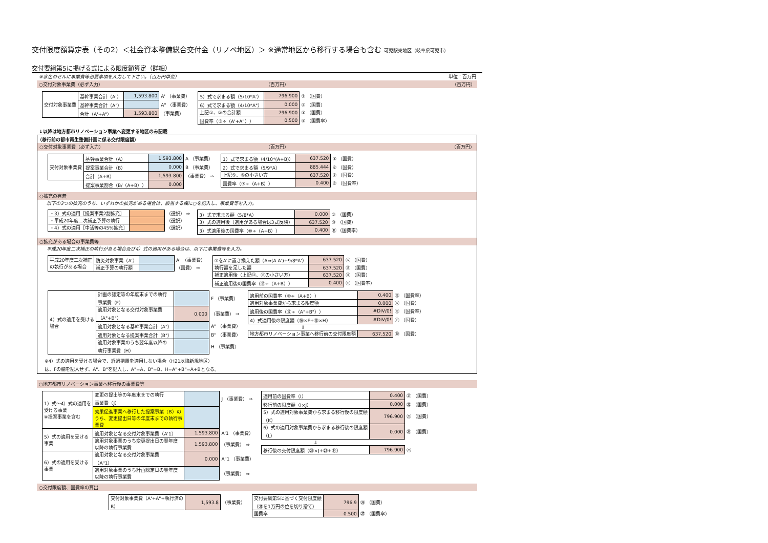交付限度額算定表（その2）＜社会資本整備総合交付金（リノベ地区）＞ ※通常地区から移行する場合も含む 可児駅東地区（岐阜県可児市）
交付要綱第5に掲げる式による限度額算定（詳細）
※水色のセルに事業費等必要事項を入力して下さい。（百万円単位） 単位：百万円
○交付対象事業費（必ず入力） （百万円） （百万円）
| 交付対象事業費 | 基幹事業合計（A'） | 1,593.800 | A' （事業費） |
| | 基幹事業合計（A"） | | A" （事業費） |
| | 合計（A'+A"） | 1,593.800 | （事業費） |
| 5）式で求まる額（5/10*A'） | 796.900 | ① （国費） |
| 6）式で求まる額（4/10*A"） | 0.000 | ② （国費） |
| 上記①、②の合計額 | 796.900 | ③ （国費） |
| 国費率（③÷（A'+A"）） | 0.500 | ④ （国費率） |
↓以降は地方都市リノベーション事業へ変更する地区のみ記載
（移行前の都市再生整備計画に係る交付限度額）
○交付対象事業費（必ず入力） （百万円） （百万円）
| 交付対象事業費 | 基幹事業合計（A） | 1,593.800 | A （事業費） |
| | 提案事業合計（B） | 0.000 | B （事業費） |
| | 合計（A+B） | 1,593.800 | （事業費） ⇒ |
| | 提案事業割合（B/（A+B）） | 0.000 | |
| 1）式で求まる額（4/10*(A+B)） | 637.520 | ⑤ （国費） |
| 2）式で求まる額（5/9*A） | 885.444 | ⑥ （国費） |
| 上記⑤、⑥の小さい方 | 637.520 | ⑦ （国費） |
| 国費率（⑦÷（A+B）） | 0.400 | ⑧ （国費率） |
○拡充の有無
以下の3つの拡充のうち、いずれかの拡充がある場合は、該当する欄に○を記入し、事業費等を入力。
| ・3）式の適用［提案事業2割拡充］ | | （選択） ⇒ |
| ・平成20年度二次補正予算の執行 | | （選択） |
| ・4）式の適用［中活等の45%拡充］ | | （選択） |
| 3）式で求まる額（5/8*A） | 0.000 | ⑨ （国費） |
| 3）式の適用後（適用がある場合は3式反映） | 637.520 | ⑩ （国費） |
| 3）式適用後の国費率（⑩÷（A+B）） | 0.400 | ⑪ （国費率） |
○拡充がある場合の事業費等
平成20年度二次補正の執行がある場合及び4）式の適用がある場合は、以下に事業費等を入力。
| 平成20年度二次補正 の執行がある場合 | 防災対象事業（A'） | | A' （事業費） |
| | 補正予算の執行額 | | （国費） ⇒ |
| ⑦をA'に置き換えた額（A⇒(A-A')+9/8*A'） | 637.520 | ⑫ （国費） |
| 執行額を足した額 | 637.520 | ⑬ （国費） |
| 補正適用後（上記⑫、⑬の小さい方） | 637.520 | ⑭ （国費） |
| 補正適用後の国費率（⑭÷（A+B）） | 0.400 | ⑮ （国費率） |
| 4）式の適用を受ける 場合 | 計画の認定等の年度末までの執行 事業費（F） | | F （事業費） |
| | 適用対象となる交付対象事業費 （A"+B"） | 0.000 | （事業費） ⇒ |
| | 適用対象となる基幹事業合計（A"） | | A" （事業費） |
| | 適用対象となる提案事業合計（B"） | | B" （事業費） |
| | 適用対象事業のうち翌年度以降の 執行事業費（H） | | H （事業費） |
| 適用前の国費率（⑩÷（A+B）） | 0.400 | ⑯ （国費率） |
| 適用対象事業費から求まる限度額 | 0.000 | ⑰ （国費） |
| 適用後の国費率（⑰÷（A"+B"）） | #DIV/0! | ⑱ （国費率） |
| 4）式適用後の限度額（⑯×F+⑱×H） | #DIV/0! | ⑲ （国費） |
| ⇓ | | |
| 地方都市リノベーション事業へ移行前の交付限度額 | 637.520 | ⑳ （国費） |
※4）式の適用を受ける場合で、経過措置を適用しない場合（H21以降新規地区）
は、Fの欄を記入せず、A"、B"を記入し、A"=A、B"=B、H=A"+B"=A+Bとなる。
○地方都市リノベーション事業へ移行後の事業費等
| 1）式～4）式の適用を 受ける事業 ※提案事業を含む | 変更の提出等の年度末までの執行 事業費（J） | | J （事業費） ⇒ |
| | 効果促進事業へ移行した提案事業（B）の うち、変更提出日等の年度末までの執行事 業費 | | |
| 5）式の適用を受ける 事業 | 適用対象となる交付対象事業費（A'1） | 1,593.800 | A'1 （事業費） |
| | 適用対象事業のうち変更提出日の翌年度 以降の執行事業費 | 1,593.800 | （事業費） ⇒ |
| 6）式の適用を受ける 事業 | 適用対象となる交付対象事業費 （A"1） | 0.000 | A"1 （事業費） |
| | 適用対象事業のうち計画認定日の翌年度 以降の執行事業費 | | （事業費） ⇒ |
| 適用前の国費率（I） | 0.400 | ㉑ （国費） |
| 移行前の限度額（I×J） | 0.000 | ㉒ （国費） |
| 5）式の適用対象事業費から求まる移行後の限度額 （K） | 796.900 | ㉓ （国費） |
| 6）式の適用対象事業費から求まる移行後の限度額 （L） | 0.000 | ㉔ （国費） |
| ⇓ | | |
| 移行後の交付限度額（㉑×J+㉓+㉔） | 796.900 | ㉕ |
○交付限度額、国費率の算出
| 交付対象事業費（A'+A"+執行済の B） | 1,593.8 | （事業費） |
| 交付要綱第5に基づく交付限度額 （㉕を1万円の位を切り捨て） | 796.9 | ㉖ （国費） |
| 国費率 | 0.500 | ㉗ （国費率） |